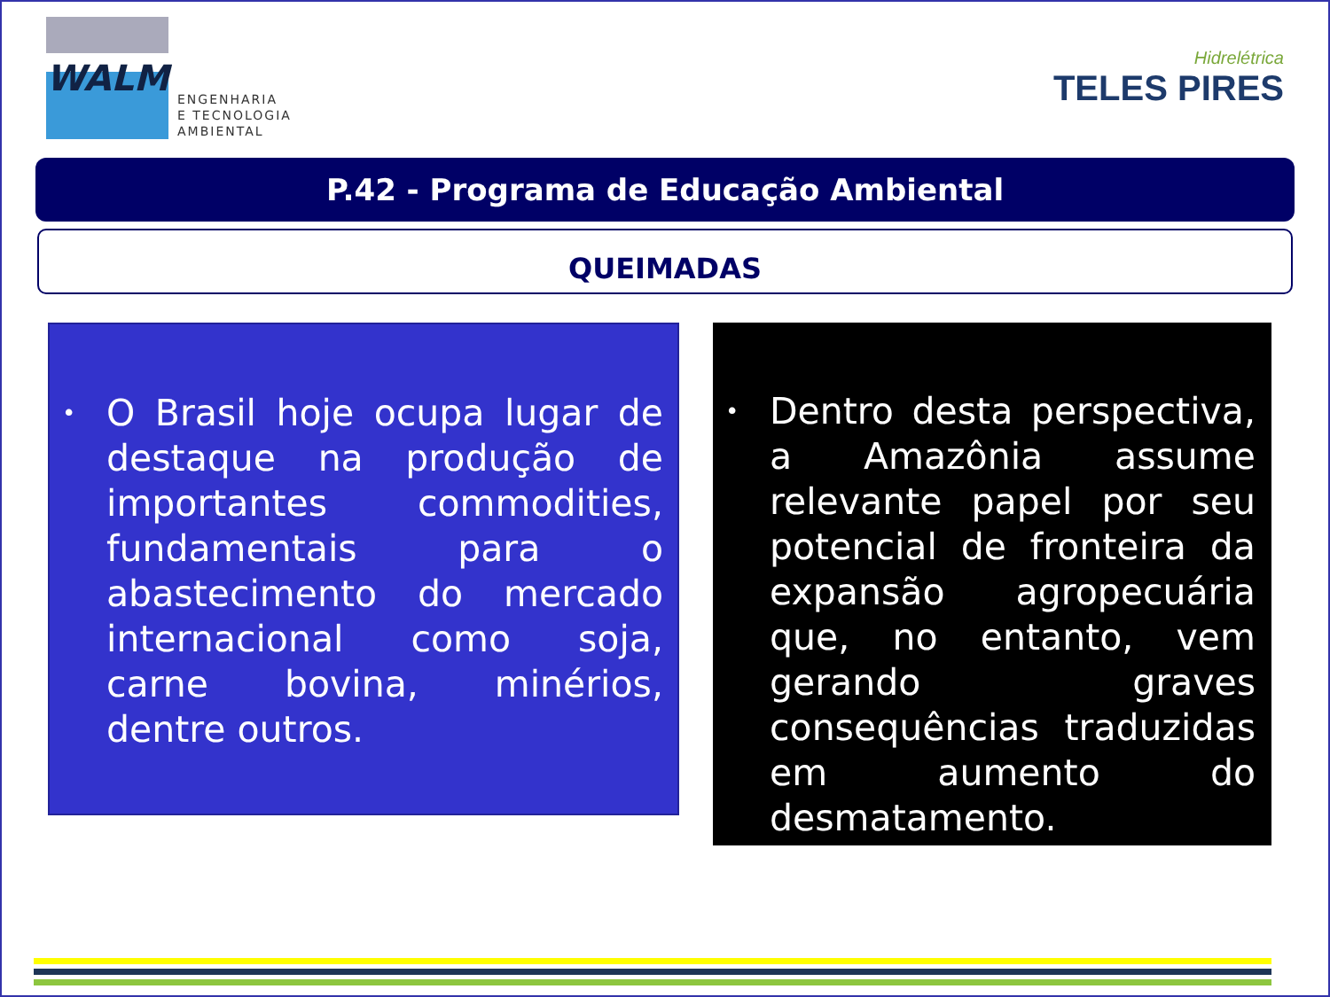WALM
ENGENHARIA
E TECNOLOGIA
AMBIENTAL
Hidrelétrica
TELES PIRES
P.42 - Programa de Educação Ambiental
QUEIMADAS
•
O Brasil hoje ocupa lugar de destaque na produção de importantes commodities, fundamentais para o abastecimento do mercado internacional como soja, carne bovina, minérios, dentre outros.
•
Dentro desta perspectiva, a Amazônia assume relevante papel por seu potencial de fronteira da expansão agropecuária que, no entanto, vem gerando graves consequências traduzidas em aumento do desmatamento.